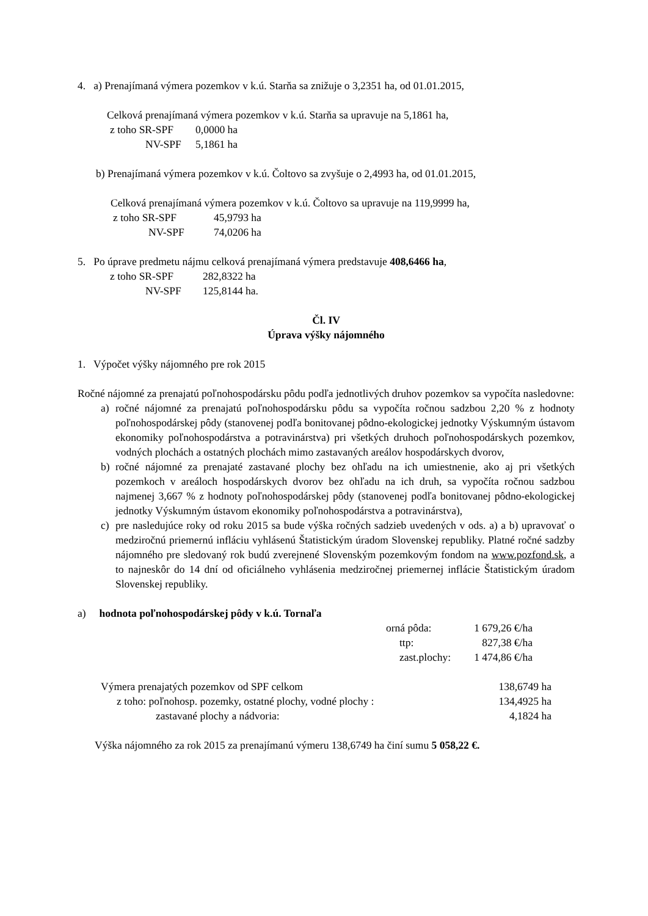4. a) Prenajímaná výmera pozemkov v k.ú. Starňa sa znižuje o 3,2351 ha, od 01.01.2015,
Celková prenajímaná výmera pozemkov v k.ú. Starňa sa upravuje na 5,1861 ha,
| z toho SR-SPF | 0,0000 ha |
| NV-SPF | 5,1861 ha |
b) Prenajímaná výmera pozemkov v k.ú. Čoltovo sa zvyšuje o 2,4993 ha, od 01.01.2015,
Celková prenajímaná výmera pozemkov v k.ú. Čoltovo sa upravuje na 119,9999 ha,
| z toho SR-SPF | 45,9793 ha |
| NV-SPF | 74,0206 ha |
5. Po úprave predmetu nájmu celková prenajímaná výmera predstavuje 408,6466 ha,
| z toho SR-SPF | 282,8322 ha |
| NV-SPF | 125,8144 ha. |
Čl. IV
Úprava výšky nájomného
1. Výpočet výšky nájomného pre rok 2015
Ročné nájomné za prenajatú poľnohospodársku pôdu podľa jednotlivých druhov pozemkov sa vypočíta nasledovne:
a) ročné nájomné za prenajatú poľnohospodársku pôdu sa vypočíta ročnou sadzbou 2,20 % z hodnoty poľnohospodárskej pôdy (stanovenej podľa bonitovanej pôdno-ekologickej jednotky Výskumným ústavom ekonomiky poľnohospodárstva a potravinárstva) pri všetkých druhoch poľnohospodárskych pozemkov, vodných plochách a ostatných plochách mimo zastavaných areálov hospodárskych dvorov,
b) ročné nájomné za prenajaté zastavané plochy bez ohľadu na ich umiestnenie, ako aj pri všetkých pozemkoch v areáloch hospodárskych dvorov bez ohľadu na ich druh, sa vypočíta ročnou sadzbou najmenej 3,667 % z hodnoty poľnohospodárskej pôdy (stanovenej podľa bonitovanej pôdno-ekologickej jednotky Výskumným ústavom ekonomiky poľnohospodárstva a potravinárstva),
c) pre nasledujúce roky od roku 2015 sa bude výška ročných sadzieb uvedených v ods. a) a b) upravovať o medziročnú priemernú infláciu vyhlásenú Štatistickým úradom Slovenskej republiky. Platné ročné sadzby nájomného pre sledovaný rok budú zverejnené Slovenským pozemkovým fondom na www.pozfond.sk, a to najneskôr do 14 dní od oficiálneho vyhlásenia medziročnej priemernej inflácie Štatistickým úradom Slovenskej republiky.
a) hodnota poľnohospodárskej pôdy v k.ú. Tornaľa
| orná pôda: | 1 679,26 €/ha |
| ttp: | 827,38 €/ha |
| zast.plochy: | 1 474,86 €/ha |
| Výmera prenajatých pozemkov od SPF celkom | 138,6749 ha |
| z toho: poľnohosp. pozemky, ostatné plochy, vodné plochy : | 134,4925 ha |
| zastavané plochy a nádvoria: | 4,1824 ha |
Výška nájomného za rok 2015 za prenajímanú výmeru 138,6749 ha činí sumu 5 058,22 €.